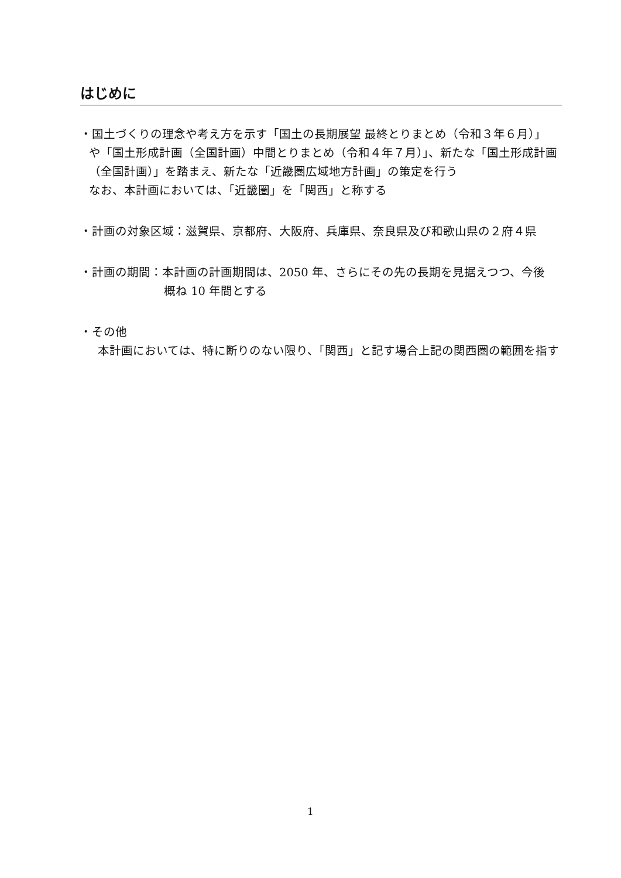はじめに
・国土づくりの理念や考え方を示す「国土の長期展望 最終とりまとめ（令和３年６月）」
や「国土形成計画（全国計画）中間とりまとめ（令和４年７月）」、新たな「国土形成計画（全国計画）」を踏まえ、新たな「近畿圏広域地方計画」の策定を行う
なお、本計画においては、「近畿圏」を「関西」と称する
・計画の対象区域：滋賀県、京都府、大阪府、兵庫県、奈良県及び和歌山県の２府４県
・計画の期間：本計画の計画期間は、2050 年、さらにその先の長期を見据えつつ、今後
概ね 10 年間とする
・その他
本計画においては、特に断りのない限り、「関西」と記す場合上記の関西圏の範囲を指す
1